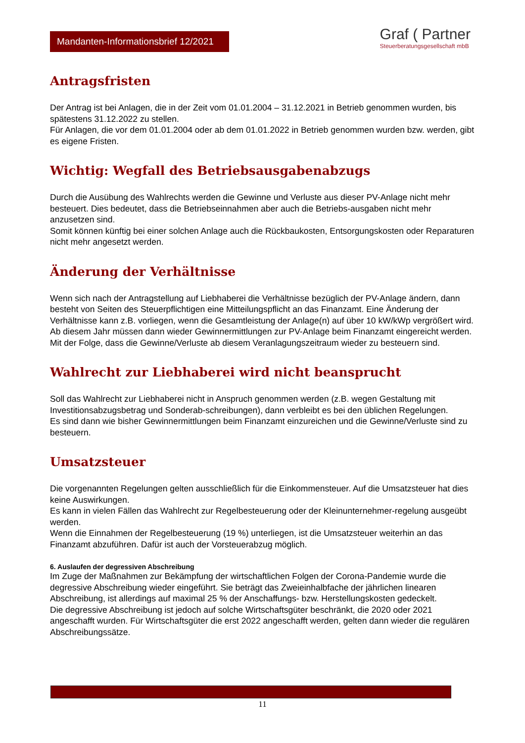Mandanten-Informationsbrief 12/2021
Graf ( Partner
Steuerberatungsgesellschaft mbB
Antragsfristen
Der Antrag ist bei Anlagen, die in der Zeit vom 01.01.2004 – 31.12.2021 in Betrieb genommen wurden, bis spätestens 31.12.2022 zu stellen.
Für Anlagen, die vor dem 01.01.2004 oder ab dem 01.01.2022 in Betrieb genommen wurden bzw. werden, gibt es eigene Fristen.
Wichtig: Wegfall des Betriebsausgabenabzugs
Durch die Ausübung des Wahlrechts werden die Gewinne und Verluste aus dieser PV-Anlage nicht mehr besteuert. Dies bedeutet, dass die Betriebseinnahmen aber auch die Betriebs-ausgaben nicht mehr anzusetzen sind.
Somit können künftig bei einer solchen Anlage auch die Rückbaukosten, Entsorgungskosten oder Reparaturen nicht mehr angesetzt werden.
Änderung der Verhältnisse
Wenn sich nach der Antragstellung auf Liebhaberei die Verhältnisse bezüglich der PV-Anlage ändern, dann besteht von Seiten des Steuerpflichtigen eine Mitteilungspflicht an das Finanzamt. Eine Änderung der Verhältnisse kann z.B. vorliegen, wenn die Gesamtleistung der Anlage(n) auf über 10 kW/kWp vergrößert wird.
Ab diesem Jahr müssen dann wieder Gewinnermittlungen zur PV-Anlage beim Finanzamt eingereicht werden. Mit der Folge, dass die Gewinne/Verluste ab diesem Veranlagungszeitraum wieder zu besteuern sind.
Wahlrecht zur Liebhaberei wird nicht beansprucht
Soll das Wahlrecht zur Liebhaberei nicht in Anspruch genommen werden (z.B. wegen Gestaltung mit Investitionsabzugsbetrag und Sonderab-schreibungen), dann verbleibt es bei den üblichen Regelungen.
Es sind dann wie bisher Gewinnermittlungen beim Finanzamt einzureichen und die Gewinne/Verluste sind zu besteuern.
Umsatzsteuer
Die vorgenannten Regelungen gelten ausschließlich für die Einkommensteuer. Auf die Umsatzsteuer hat dies keine Auswirkungen.
Es kann in vielen Fällen das Wahlrecht zur Regelbesteuerung oder der Kleinunternehmer-regelung ausgeübt werden.
Wenn die Einnahmen der Regelbesteuerung (19 %) unterliegen, ist die Umsatzsteuer weiterhin an das Finanzamt abzuführen. Dafür ist auch der Vorsteuerabzug möglich.
6. Auslaufen der degressiven Abschreibung
Im Zuge der Maßnahmen zur Bekämpfung der wirtschaftlichen Folgen der Corona-Pandemie wurde die degressive Abschreibung wieder eingeführt. Sie beträgt das Zweieinhalbfache der jährlichen linearen Abschreibung, ist allerdings auf maximal 25 % der Anschaffungs- bzw. Herstellungskosten gedeckelt.
Die degressive Abschreibung ist jedoch auf solche Wirtschaftsgüter beschränkt, die 2020 oder 2021 angeschafft wurden. Für Wirtschaftsgüter die erst 2022 angeschafft werden, gelten dann wieder die regulären Abschreibungssätze.
11